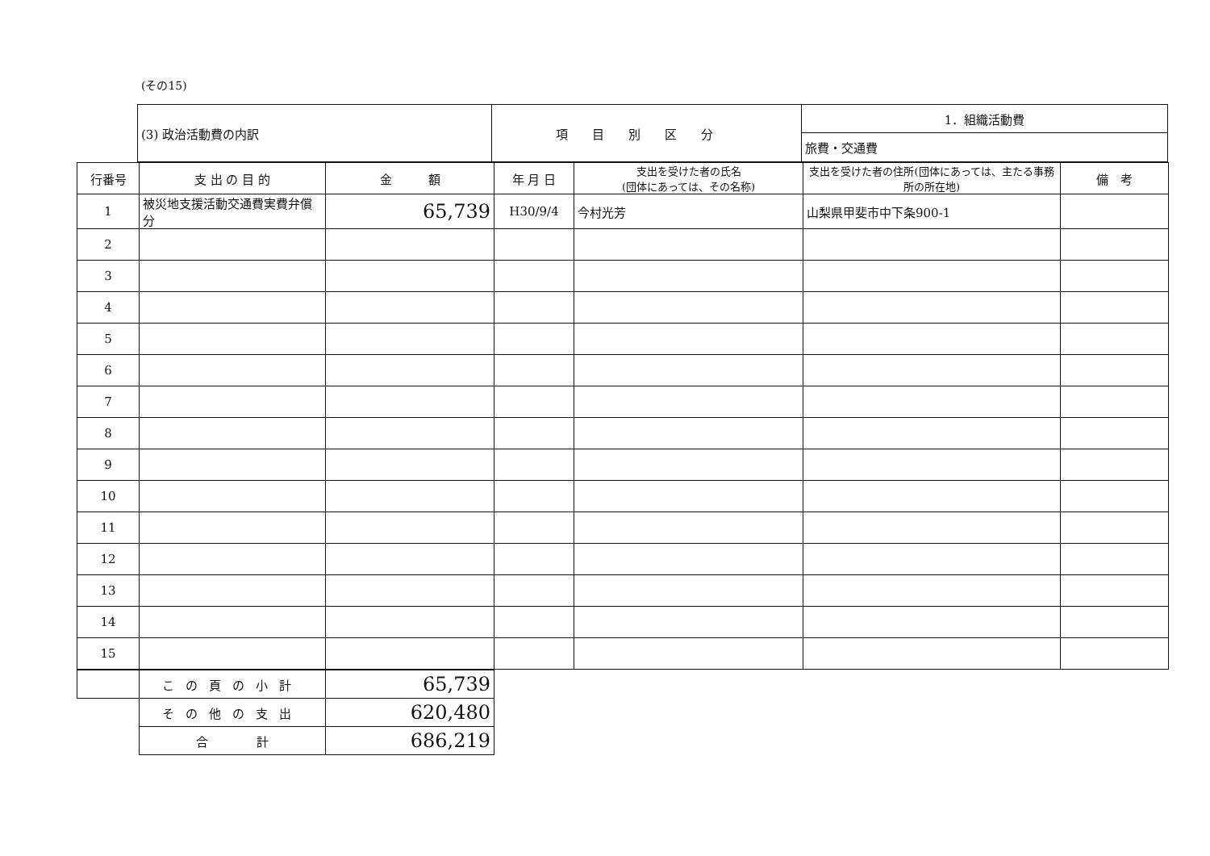(その15)
| (3) 政治活動費の内訳 | 項目別区分 | 1．組織活動費 |
| | | 旅費・交通費 |
| 行番号 | 支 出 の 目 的 | 金 額 | 年 月 日 | 支出を受けた者の氏名 (団体にあっては、その名称) | 支出を受けた者の住所(団体にあっては、主たる事務所の所在地) | 備 考 |
| --- | --- | --- | --- | --- | --- | --- |
| 1 | 被災地支援活動交通費実費弁償分 | 65,739 | H30/9/4 | 今村光芳 | 山梨県甲斐市中下条900-1 | |
| 2 | | | | | | |
| 3 | | | | | | |
| 4 | | | | | | |
| 5 | | | | | | |
| 6 | | | | | | |
| 7 | | | | | | |
| 8 | | | | | | |
| 9 | | | | | | |
| 10 | | | | | | |
| 11 | | | | | | |
| 12 | | | | | | |
| 13 | | | | | | |
| 14 | | | | | | |
| 15 | | | | | | |
| | この頁の小計 | 65,739 |
| | その他の支出 | 620,480 |
| | 合 計 | 686,219 |